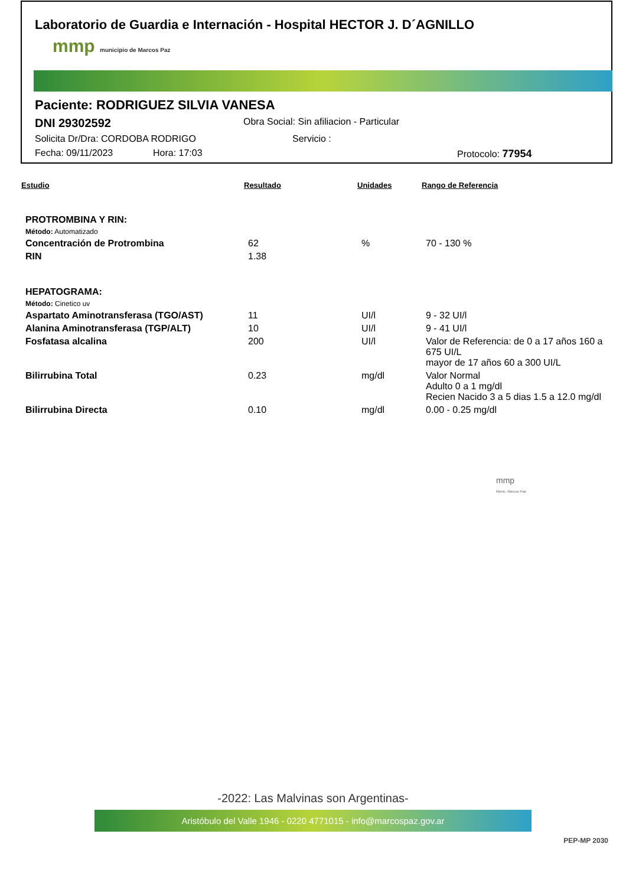Laboratorio de Guardia e Internación - Hospital HECTOR J. D´AGNILLO
mmp municipio de Marcos Paz
Paciente: RODRIGUEZ SILVIA VANESA
DNI 29302592 Obra Social: Sin afiliacion - Particular
Solicita Dr/Dra: CORDOBA RODRIGO Servicio :
Fecha: 09/11/2023 Hora: 17:03 Protocolo: 77954
| Estudio | Resultado | Unidades | Rango de Referencia |
| --- | --- | --- | --- |
| PROTROMBINA Y RIN: | | | |
| Método: Automatizado | | | |
| Concentración de Protrombina | 62 | % | 70 - 130 % |
| RIN | 1.38 | | |
| HEPATOGRAMA: | | | |
| Método: Cinetico uv | | | |
| Aspartato Aminotransferasa (TGO/AST) | 11 | UI/l | 9 - 32 UI/l |
| Alanina Aminotransferasa (TGP/ALT) | 10 | UI/l | 9 - 41 UI/l |
| Fosfatasa alcalina | 200 | UI/l | Valor de Referencia: de 0 a 17 años 160 a 675 UI/L mayor de 17 años 60 a 300 UI/L |
| Bilirrubina Total | 0.23 | mg/dl | Valor Normal Adulto 0 a 1 mg/dl Recien Nacido 3 a 5 dias 1.5 a 12.0 mg/dl |
| Bilirrubina Directa | 0.10 | mg/dl | 0.00 - 0.25 mg/dl |
mmp
Munic. Marcos Paz
-2022: Las Malvinas son Argentinas-
Aristóbulo del Valle 1946 - 0220 4771015 - info@marcospaz.gov.ar
PEP-MP 2030